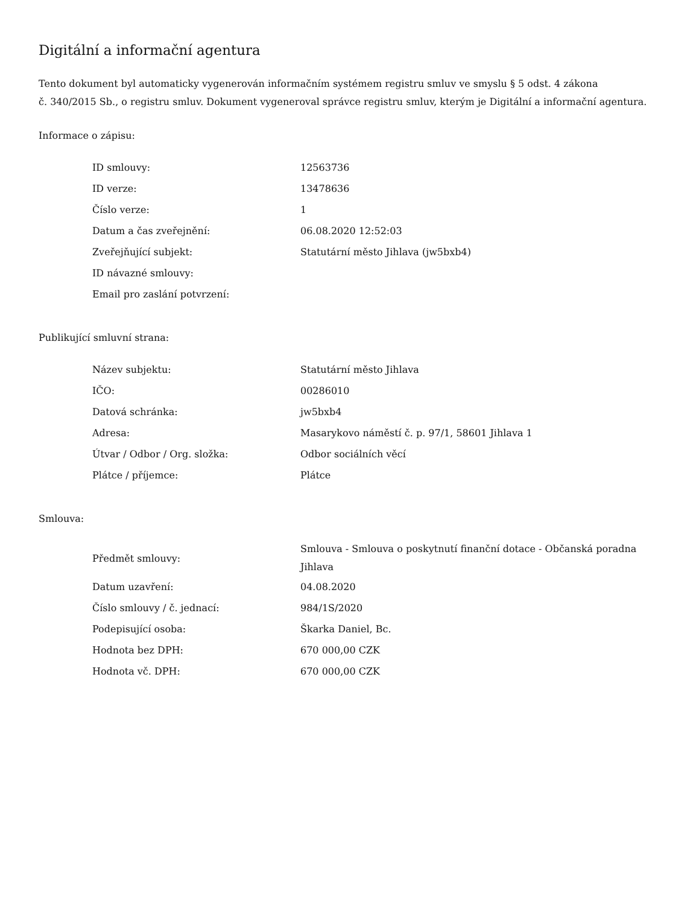Digitální a informační agentura
Tento dokument byl automaticky vygenerován informačním systémem registru smluv ve smyslu § 5 odst. 4 zákona
č. 340/2015 Sb., o registru smluv. Dokument vygeneroval správce registru smluv, kterým je Digitální a informační agentura.
Informace o zápisu:
| ID smlouvy: | 12563736 |
| ID verze: | 13478636 |
| Číslo verze: | 1 |
| Datum a čas zveřejnění: | 06.08.2020 12:52:03 |
| Zveřejňující subjekt: | Statutární město Jihlava (jw5bxb4) |
| ID návazné smlouvy: | |
| Email pro zaslání potvrzení: | |
Publikující smluvní strana:
| Název subjektu: | Statutární město Jihlava |
| IČO: | 00286010 |
| Datová schránka: | jw5bxb4 |
| Adresa: | Masarykovo náměstí č. p. 97/1, 58601 Jihlava 1 |
| Útvar / Odbor / Org. složka: | Odbor sociálních věcí |
| Plátce / příjemce: | Plátce |
Smlouva:
| Předmět smlouvy: | Smlouva - Smlouva o poskytnutí finanční dotace - Občanská poradna Jihlava |
| Datum uzavření: | 04.08.2020 |
| Číslo smlouvy / č. jednací: | 984/1S/2020 |
| Podepisující osoba: | Škarka Daniel, Bc. |
| Hodnota bez DPH: | 670 000,00 CZK |
| Hodnota vč. DPH: | 670 000,00 CZK |